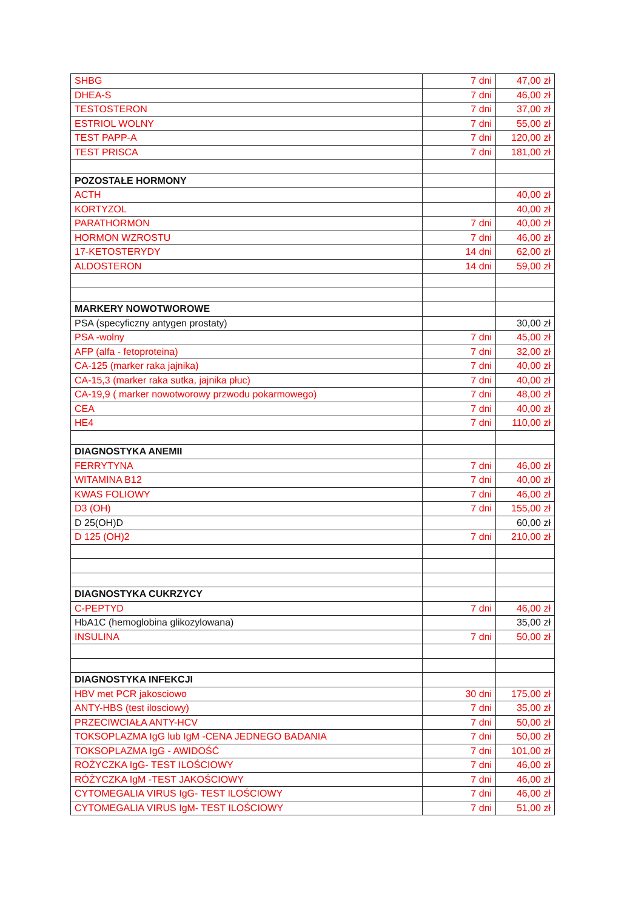| SHBG | 7 dni | 47,00 zł |
| DHEA-S | 7 dni | 46,00 zł |
| TESTOSTERON | 7 dni | 37,00 zł |
| ESTRIOL WOLNY | 7 dni | 55,00 zł |
| TEST PAPP-A | 7 dni | 120,00 zł |
| TEST PRISCA | 7 dni | 181,00 zł |
| POZOSTAŁE HORMONY | | |
| ACTH | | 40,00 zł |
| KORTYZOL | | 40,00 zł |
| PARATHORMON | 7 dni | 40,00 zł |
| HORMON WZROSTU | 7 dni | 46,00 zł |
| 17-KETOSTERYDY | 14 dni | 62,00 zł |
| ALDOSTERON | 14 dni | 59,00 zł |
| MARKERY NOWOTWOROWE | | |
| PSA (specyficzny antygen prostaty) | | 30,00 zł |
| PSA -wolny | 7 dni | 45,00 zł |
| AFP (alfa - fetoproteina) | 7 dni | 32,00 zł |
| CA-125 (marker raka jajnika) | 7 dni | 40,00 zł |
| CA-15,3 (marker raka sutka, jajnika płuc) | 7 dni | 40,00 zł |
| CA-19,9 ( marker nowotworowy przwodu pokarmowego) | 7 dni | 48,00 zł |
| CEA | 7 dni | 40,00 zł |
| HE4 | 7 dni | 110,00 zł |
| DIAGNOSTYKA ANEMII | | |
| FERRYTYNA | 7 dni | 46,00 zł |
| WITAMINA B12 | 7 dni | 40,00 zł |
| KWAS FOLIOWY | 7 dni | 46,00 zł |
| D3 (OH) | 7 dni | 155,00 zł |
| D 25(OH)D | | 60,00 zł |
| D 125 (OH)2 | 7 dni | 210,00 zł |
| DIAGNOSTYKA CUKRZYCY | | |
| C-PEPTYD | 7 dni | 46,00 zł |
| HbA1C (hemoglobina glikozylowana) | | 35,00 zł |
| INSULINA | 7 dni | 50,00 zł |
| DIAGNOSTYKA INFEKCJI | | |
| HBV met PCR jakosciowo | 30 dni | 175,00 zł |
| ANTY-HBS (test ilosciowy) | 7 dni | 35,00 zł |
| PRZECIWCIAŁA ANTY-HCV | 7 dni | 50,00 zł |
| TOKSOPLAZMA IgG lub IgM -CENA JEDNEGO BADANIA | 7 dni | 50,00 zł |
| TOKSOPLAZMA IgG - AWIDOŚĆ | 7 dni | 101,00 zł |
| ROŻYCZKA IgG- TEST ILOŚCIOWY | 7 dni | 46,00 zł |
| RÓŻYCZKA IgM -TEST JAKOŚCIOWY | 7 dni | 46,00 zł |
| CYTOMEGALIA VIRUS IgG- TEST ILOŚCIOWY | 7 dni | 46,00 zł |
| CYTOMEGALIA VIRUS IgM- TEST ILOŚCIOWY | 7 dni | 51,00 zł |